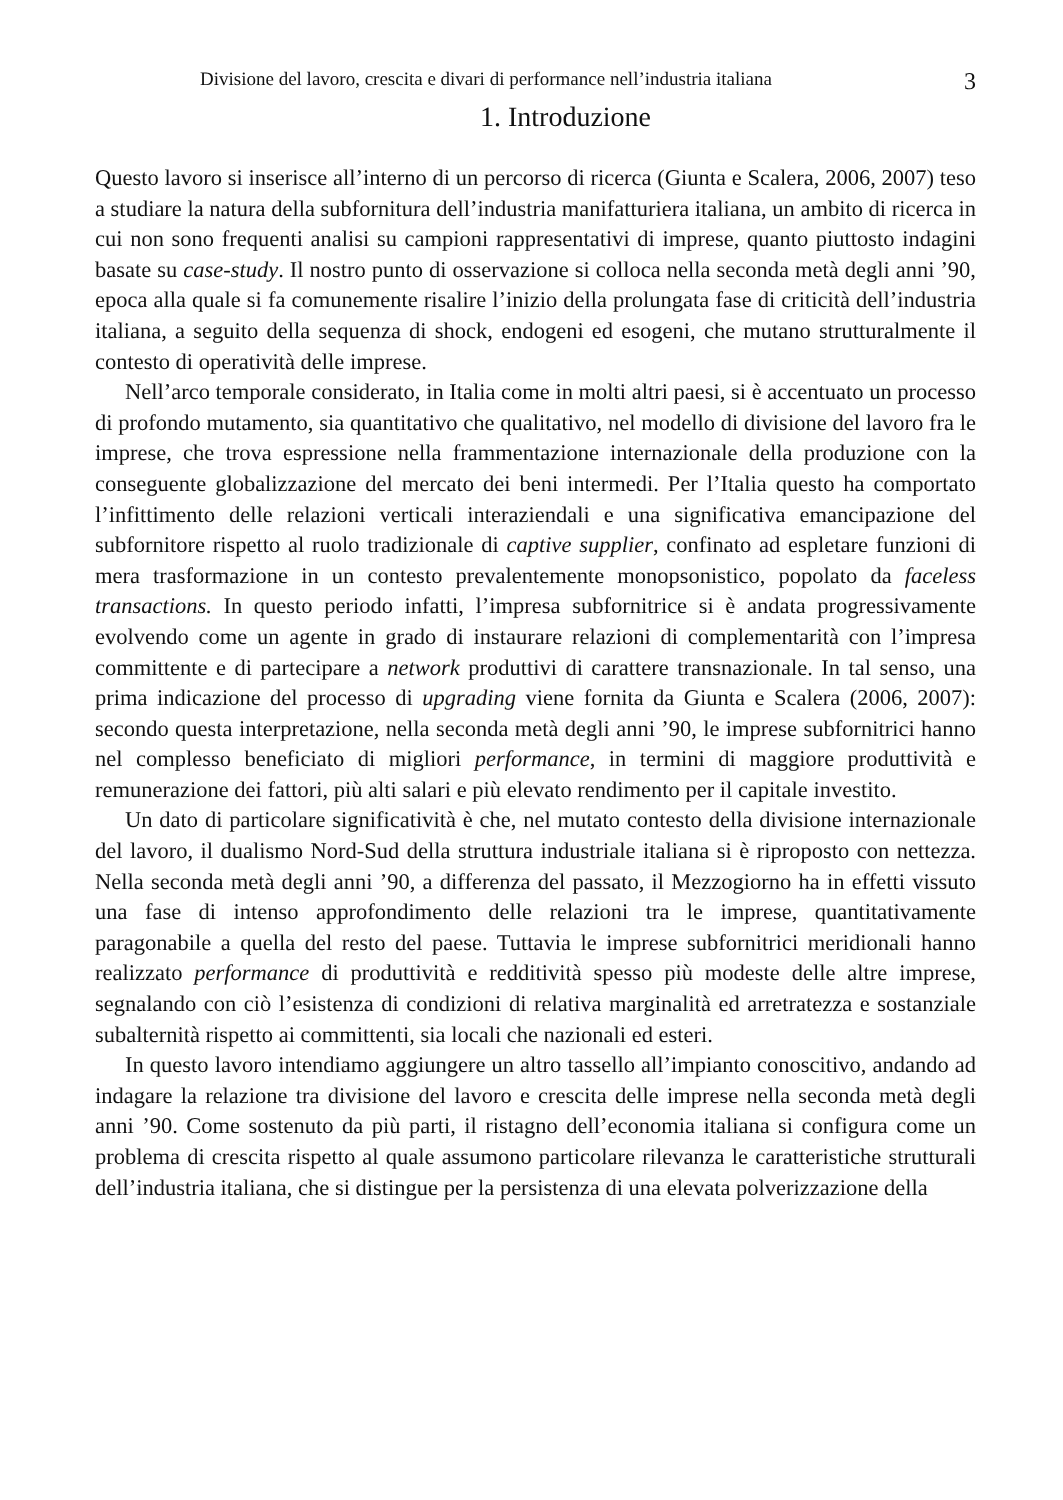Divisione del lavoro, crescita e divari di performance nell’industria italiana 3
1. Introduzione
Questo lavoro si inserisce all’interno di un percorso di ricerca (Giunta e Scalera, 2006, 2007) teso a studiare la natura della subfornitura dell’industria manifatturiera italiana, un ambito di ricerca in cui non sono frequenti analisi su campioni rappresentativi di imprese, quanto piuttosto indagini basate su case-study. Il nostro punto di osservazione si colloca nella seconda metà degli anni ’90, epoca alla quale si fa comunemente risalire l’inizio della prolungata fase di criticità dell’industria italiana, a seguito della sequenza di shock, endogeni ed esogeni, che mutano strutturalmente il contesto di operatività delle imprese.
Nell’arco temporale considerato, in Italia come in molti altri paesi, si è accentuato un processo di profondo mutamento, sia quantitativo che qualitativo, nel modello di divisione del lavoro fra le imprese, che trova espressione nella frammentazione internazionale della produzione con la conseguente globalizzazione del mercato dei beni intermedi. Per l’Italia questo ha comportato l’infittimento delle relazioni verticali interaziendali e una significativa emancipazione del subfornitore rispetto al ruolo tradizionale di captive supplier, confinato ad espletare funzioni di mera trasformazione in un contesto prevalentemente monopsonistico, popolato da faceless transactions. In questo periodo infatti, l’impresa subfornitrice si è andata progressivamente evolvendo come un agente in grado di instaurare relazioni di complementarità con l’impresa committente e di partecipare a network produttivi di carattere transnazionale. In tal senso, una prima indicazione del processo di upgrading viene fornita da Giunta e Scalera (2006, 2007): secondo questa interpretazione, nella seconda metà degli anni ’90, le imprese subfornitrici hanno nel complesso beneficiato di migliori performance, in termini di maggiore produttività e remunerazione dei fattori, più alti salari e più elevato rendimento per il capitale investito.
Un dato di particolare significatività è che, nel mutato contesto della divisione internazionale del lavoro, il dualismo Nord-Sud della struttura industriale italiana si è riproposto con nettezza. Nella seconda metà degli anni ’90, a differenza del passato, il Mezzogiorno ha in effetti vissuto una fase di intenso approfondimento delle relazioni tra le imprese, quantitativamente paragonabile a quella del resto del paese. Tuttavia le imprese subfornitrici meridionali hanno realizzato performance di produttività e redditività spesso più modeste delle altre imprese, segnalando con ciò l’esistenza di condizioni di relativa marginalità ed arretratezza e sostanziale subalternità rispetto ai committenti, sia locali che nazionali ed esteri.
In questo lavoro intendiamo aggiungere un altro tassello all’impianto conoscitivo, andando ad indagare la relazione tra divisione del lavoro e crescita delle imprese nella seconda metà degli anni ’90. Come sostenuto da più parti, il ristagno dell’economia italiana si configura come un problema di crescita rispetto al quale assumono particolare rilevanza le caratteristiche strutturali dell’industria italiana, che si distingue per la persistenza di una elevata polverizzazione della